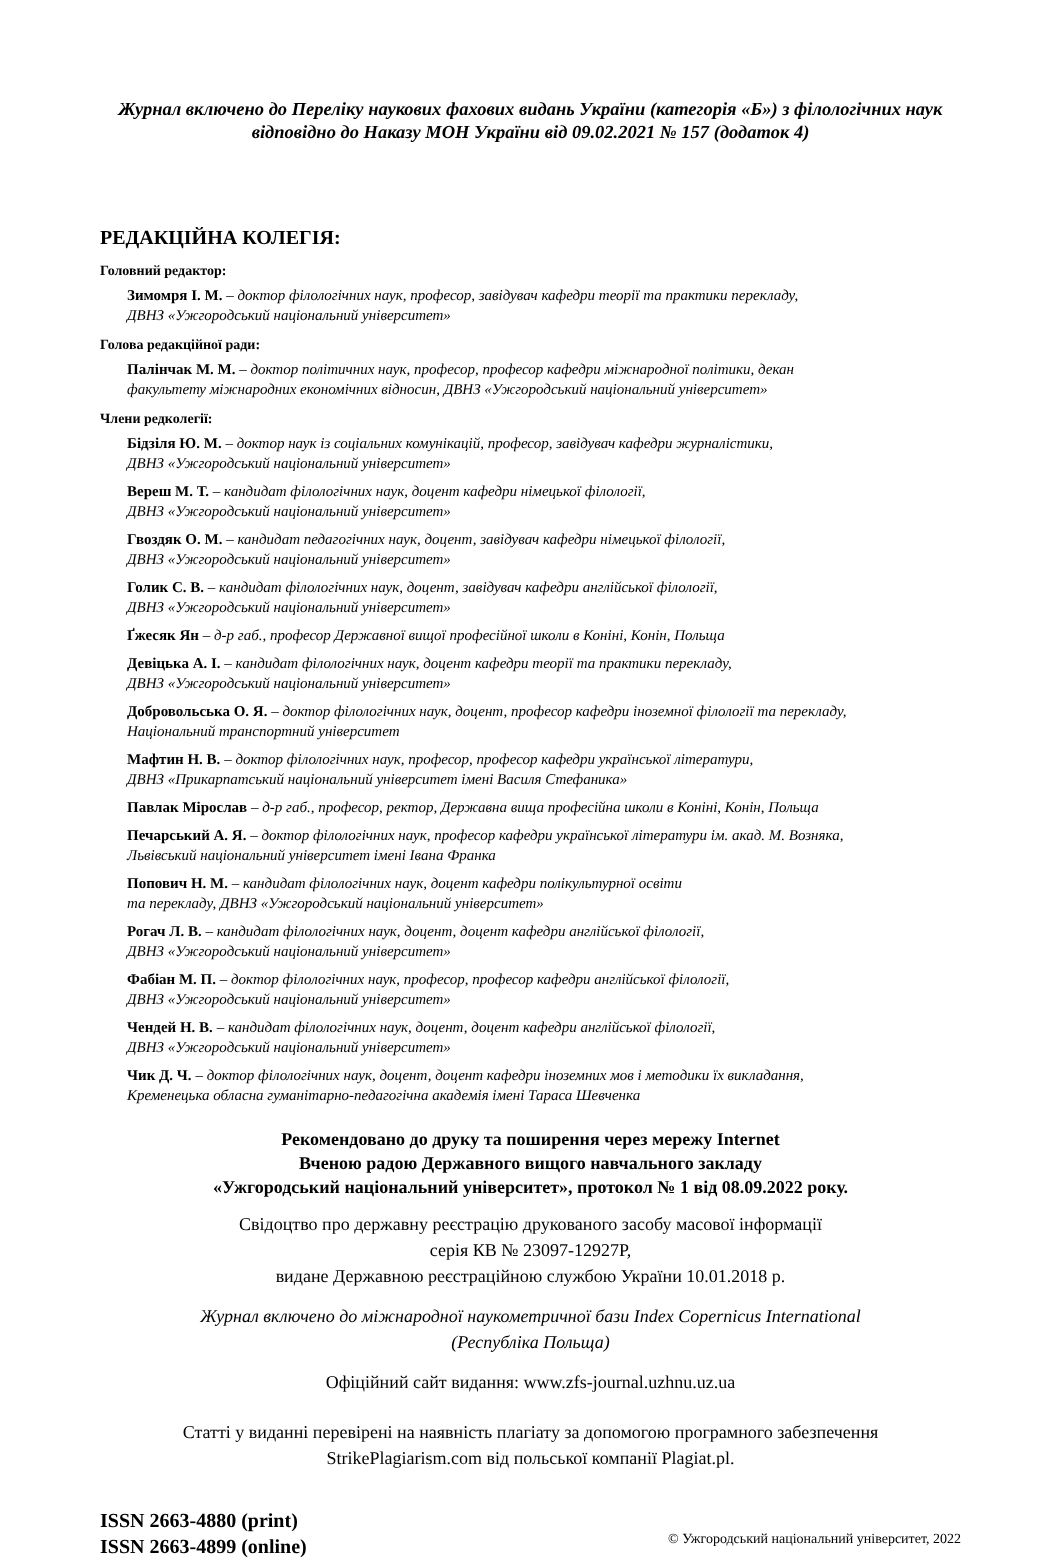Журнал включено до Переліку наукових фахових видань України (категорія «Б») з філологічних наук
відповідно до Наказу МОН України від 09.02.2021 № 157 (додаток 4)
РЕДАКЦІЙНА КОЛЕГІЯ:
Головний редактор:
Зимомря І. М. – доктор філологічних наук, професор, завідувач кафедри теорії та практики перекладу,
ДВНЗ «Ужгородський національний університет»
Голова редакційної ради:
Палінчак М. М. – доктор політичних наук, професор, професор кафедри міжнародної політики, декан
факультету міжнародних економічних відносин, ДВНЗ «Ужгородський національний університет»
Члени редколегії:
Бідзіля Ю. М. – доктор наук із соціальних комунікацій, професор, завідувач кафедри журналістики,
ДВНЗ «Ужгородський національний університет»
Вереш М. Т. – кандидат філологічних наук, доцент кафедри німецької філології,
ДВНЗ «Ужгородський національний університет»
Гвоздяк О. М. – кандидат педагогічних наук, доцент, завідувач кафедри німецької філології,
ДВНЗ «Ужгородський національний університет»
Голик С. В. – кандидат філологічних наук, доцент, завідувач кафедри англійської філології,
ДВНЗ «Ужгородський національний університет»
Ґжесяк Ян – д-р габ., професор Державної вищої професійної школи в Коніні, Конін, Польща
Девіцька А. І. – кандидат філологічних наук, доцент кафедри теорії та практики перекладу,
ДВНЗ «Ужгородський національний університет»
Добровольська О. Я. – доктор філологічних наук, доцент, професор кафедри іноземної філології та перекладу,
Національний транспортний університет
Мафтин Н. В. – доктор філологічних наук, професор, професор кафедри української літератури,
ДВНЗ «Прикарпатський національний університет імені Василя Стефаника»
Павлак Мірослав – д-р габ., професор, ректор, Державна вища професійна школи в Коніні, Конін, Польща
Печарський А. Я. – доктор філологічних наук, професор кафедри української літератури ім. акад. М. Возняка,
Львівський національний університет імені Івана Франка
Попович Н. М. – кандидат філологічних наук, доцент кафедри полікультурної освіти
та перекладу, ДВНЗ «Ужгородський національний університет»
Рогач Л. В. – кандидат філологічних наук, доцент, доцент кафедри англійської філології,
ДВНЗ «Ужгородський національний університет»
Фабіан М. П. – доктор філологічних наук, професор, професор кафедри англійської філології,
ДВНЗ «Ужгородський національний університет»
Чендей Н. В. – кандидат філологічних наук, доцент, доцент кафедри англійської філології,
ДВНЗ «Ужгородський національний університет»
Чик Д. Ч. – доктор філологічних наук, доцент, доцент кафедри іноземних мов і методики їх викладання,
Кременецька обласна гуманітарно-педагогічна академія імені Тараса Шевченка
Рекомендовано до друку та поширення через мережу Internet
Вченою радою Державного вищого навчального закладу
«Ужгородський національний університет», протокол № 1 від 08.09.2022 року.
Свідоцтво про державну реєстрацію друкованого засобу масової інформації
серія КВ № 23097-12927Р,
видане Державною реєстраційною службою України 10.01.2018 р.
Журнал включено до міжнародної наукометричної бази Index Copernicus International
(Республіка Польща)
Офіційний сайт видання: www.zfs-journal.uzhnu.uz.ua
Статті у виданні перевірені на наявність плагіату за допомогою програмного забезпечення
StrikePlagiarism.com від польської компанії Plagiat.pl.
ISSN 2663-4880 (print)
ISSN 2663-4899 (online)
© Ужгородський національний університет, 2022